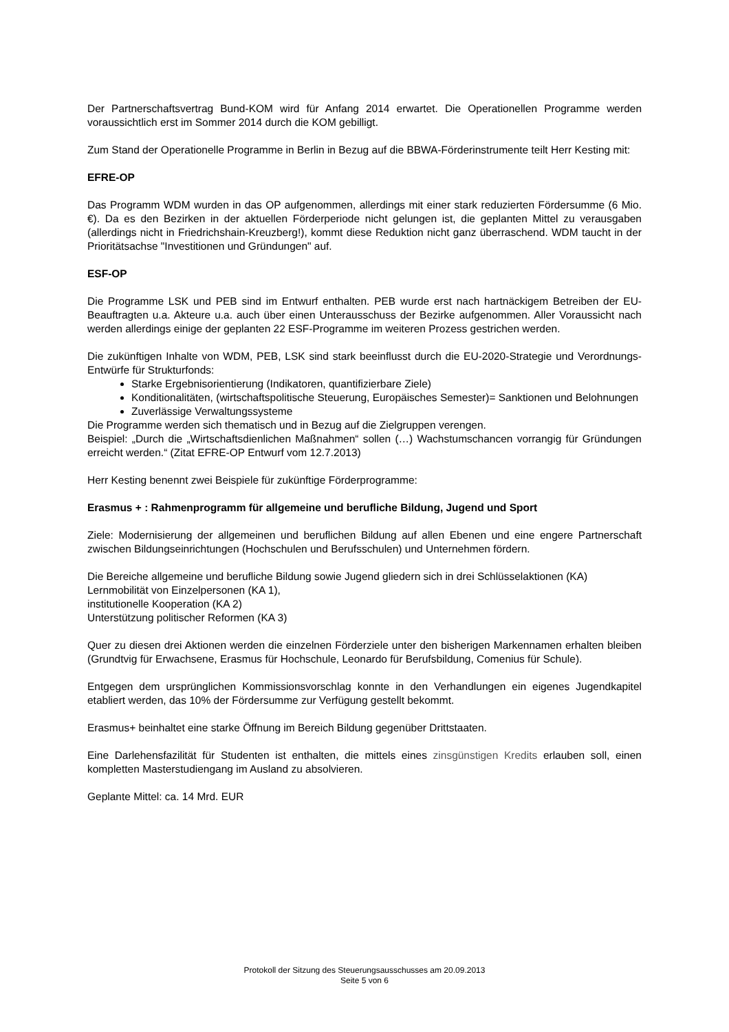Der Partnerschaftsvertrag Bund-KOM wird für Anfang 2014 erwartet. Die Operationellen Programme werden voraussichtlich erst im Sommer 2014 durch die KOM gebilligt.
Zum Stand der Operationelle Programme in Berlin in Bezug auf die BBWA-Förderinstrumente teilt Herr Kesting mit:
EFRE-OP
Das Programm WDM wurden in das OP aufgenommen, allerdings mit einer stark reduzierten Fördersumme (6 Mio. €). Da es den Bezirken in der aktuellen Förderperiode nicht gelungen ist, die geplanten Mittel zu verausgaben (allerdings nicht in Friedrichshain-Kreuzberg!), kommt diese Reduktion nicht ganz überraschend. WDM taucht in der Prioritätsachse "Investitionen und Gründungen" auf.
ESF-OP
Die Programme LSK und PEB sind im Entwurf enthalten. PEB wurde erst nach hartnäckigem Betreiben der EU-Beauftragten u.a. Akteure u.a. auch über einen Unterausschuss der Bezirke aufgenommen. Aller Voraussicht nach werden allerdings einige der geplanten 22 ESF-Programme im weiteren Prozess gestrichen werden.
Die zukünftigen Inhalte von WDM, PEB, LSK sind stark beeinflusst durch die EU-2020-Strategie und Verordnungs-Entwürfe für Strukturfonds:
Starke Ergebnisorientierung (Indikatoren, quantifizierbare Ziele)
Konditionalitäten, (wirtschaftspolitische Steuerung, Europäisches Semester)= Sanktionen und Belohnungen
Zuverlässige Verwaltungssysteme
Die Programme werden sich thematisch und in Bezug auf die Zielgruppen verengen.
Beispiel: „Durch die „Wirtschaftsdienlichen Maßnahmen“ sollen (…) Wachstumschancen vorrangig für Gründungen erreicht werden.“ (Zitat EFRE-OP Entwurf vom 12.7.2013)
Herr Kesting benennt zwei Beispiele für zukünftige Förderprogramme:
Erasmus + : Rahmenprogramm für allgemeine und berufliche Bildung, Jugend und Sport
Ziele: Modernisierung der allgemeinen und beruflichen Bildung auf allen Ebenen und eine engere Partnerschaft zwischen Bildungseinrichtungen (Hochschulen und Berufsschulen) und Unternehmen fördern.
Die Bereiche allgemeine und berufliche Bildung sowie Jugend gliedern sich in drei Schlüsselaktionen (KA)
Lernmobilität von Einzelpersonen (KA 1),
institutionelle Kooperation (KA 2)
Unterstützung politischer Reformen (KA 3)
Quer zu diesen drei Aktionen werden die einzelnen Förderziele unter den bisherigen Markennamen erhalten bleiben (Grundtvig für Erwachsene, Erasmus für Hochschule, Leonardo für Berufsbildung, Comenius für Schule).
Entgegen dem ursprünglichen Kommissionsvorschlag konnte in den Verhandlungen ein eigenes Jugendkapitel etabliert werden, das 10% der Fördersumme zur Verfügung gestellt bekommt.
Erasmus+ beinhaltet eine starke Öffnung im Bereich Bildung gegenüber Drittstaaten.
Eine Darlehensfazilität für Studenten ist enthalten, die mittels eines zinsgünstigen Kredits erlauben soll, einen kompletten Masterstudiengang im Ausland zu absolvieren.
Geplante Mittel: ca. 14 Mrd. EUR
Protokoll der Sitzung des Steuerungsausschusses am 20.09.2013
Seite 5 von 6